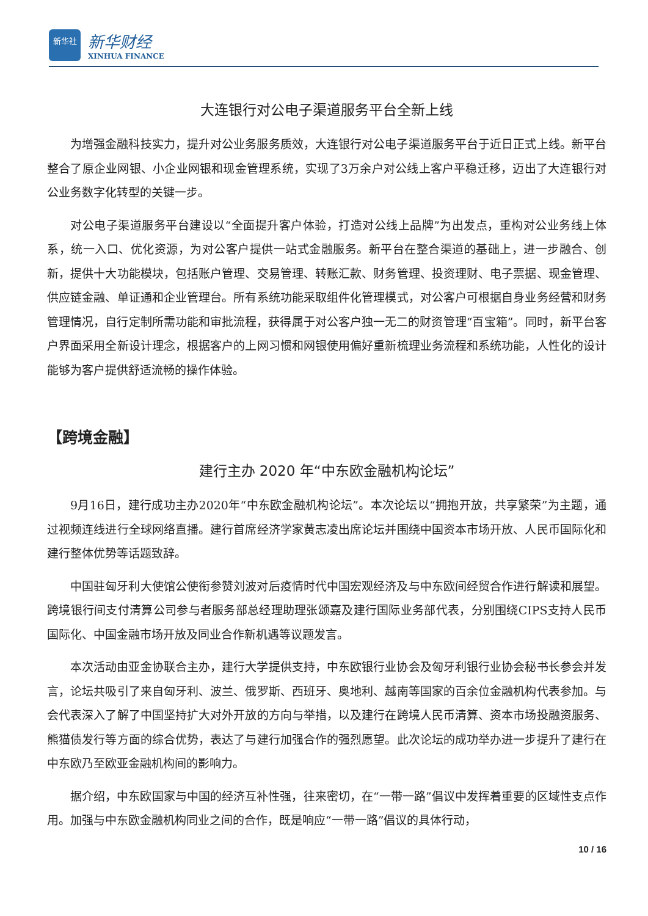新华社
新华财经
XINHUA FINANCE
大连银行对公电子渠道服务平台全新上线
为增强金融科技实力，提升对公业务服务质效，大连银行对公电子渠道服务平台于近日正式上线。新平台整合了原企业网银、小企业网银和现金管理系统，实现了3万余户对公线上客户平稳迁移，迈出了大连银行对公业务数字化转型的关键一步。
对公电子渠道服务平台建设以“全面提升客户体验，打造对公线上品牌”为出发点，重构对公业务线上体系，统一入口、优化资源，为对公客户提供一站式金融服务。新平台在整合渠道的基础上，进一步融合、创新，提供十大功能模块，包括账户管理、交易管理、转账汇款、财务管理、投资理财、电子票据、现金管理、供应链金融、单证通和企业管理台。所有系统功能采取组件化管理模式，对公客户可根据自身业务经营和财务管理情况，自行定制所需功能和审批流程，获得属于对公客户独一无二的财资管理“百宝箱”。同时，新平台客户界面采用全新设计理念，根据客户的上网习惯和网银使用偏好重新梳理业务流程和系统功能，人性化的设计能够为客户提供舒适流畅的操作体验。
【跨境金融】
建行主办 2020 年“中东欧金融机构论坛”
9月16日，建行成功主办2020年“中东欧金融机构论坛”。本次论坛以“拥抱开放，共享繁荣”为主题，通过视频连线进行全球网络直播。建行首席经济学家黄志凌出席论坛并围绕中国资本市场开放、人民币国际化和建行整体优势等话题致辞。
中国驻匈牙利大使馆公使衔参赞刘波对后疫情时代中国宏观经济及与中东欧间经贸合作进行解读和展望。跨境银行间支付清算公司参与者服务部总经理助理张颂嘉及建行国际业务部代表，分别围绕CIPS支持人民币国际化、中国金融市场开放及同业合作新机遇等议题发言。
本次活动由亚金协联合主办，建行大学提供支持，中东欧银行业协会及匈牙利银行业协会秘书长参会并发言，论坛共吸引了来自匈牙利、波兰、俄罗斯、西班牙、奥地利、越南等国家的百余位金融机构代表参加。与会代表深入了解了中国坚持扩大对外开放的方向与举措，以及建行在跨境人民币清算、资本市场投融资服务、熊猫债发行等方面的综合优势，表达了与建行加强合作的强烈愿望。此次论坛的成功举办进一步提升了建行在中东欧乃至欧亚金融机构间的影响力。
据介绍，中东欧国家与中国的经济互补性强，往来密切，在“一带一路”倡议中发挥着重要的区域性支点作用。加强与中东欧金融机构同业之间的合作，既是响应“一带一路”倡议的具体行动，
10 / 16